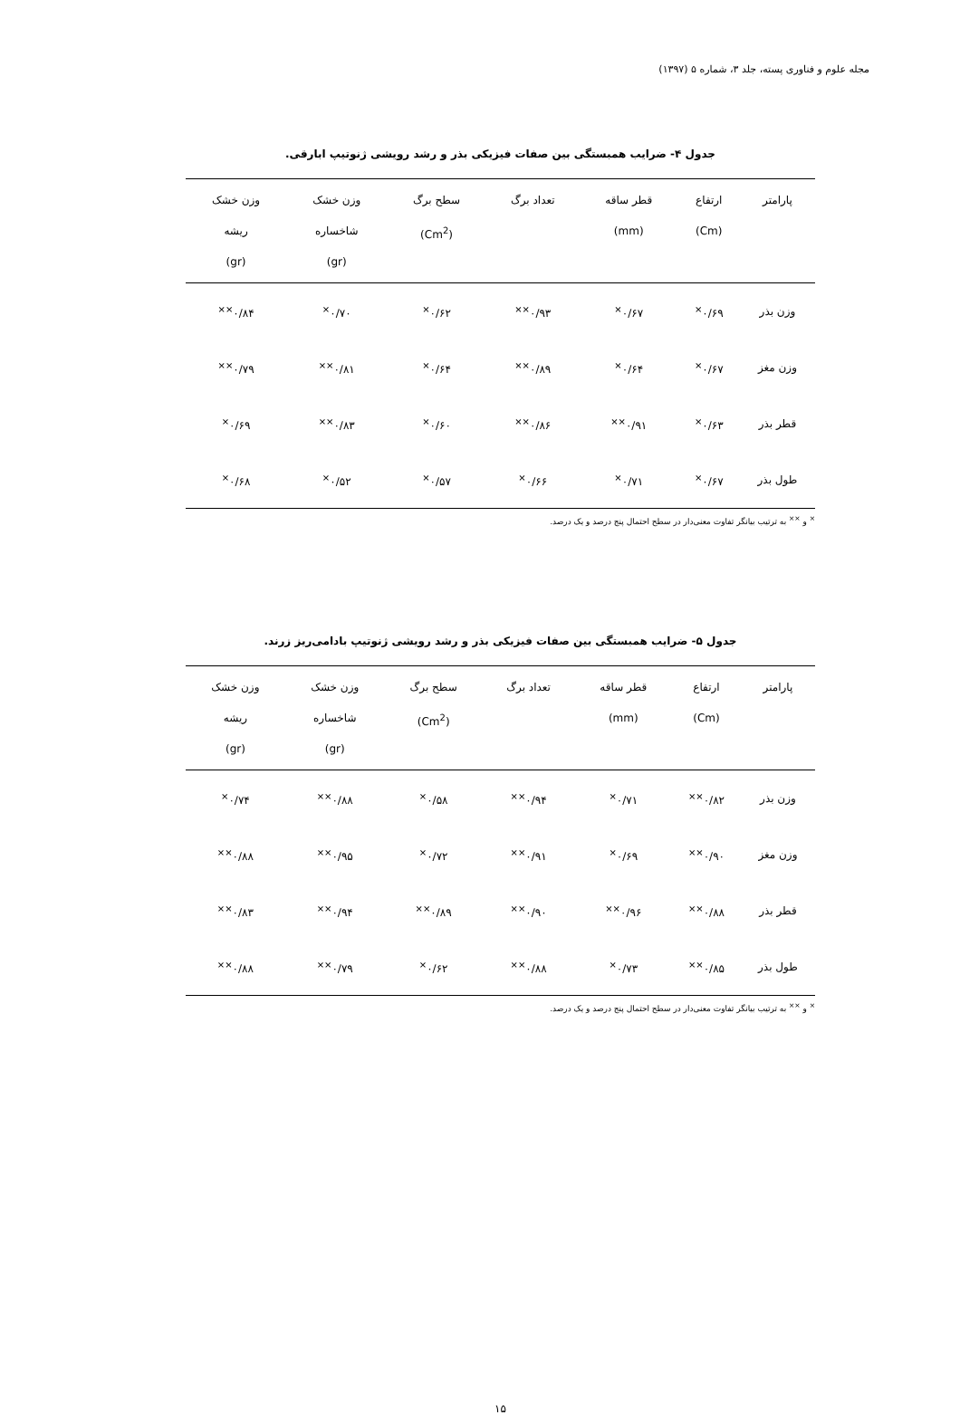مجله علوم و فناوری پسته، جلد ۳، شماره ۵ (۱۳۹۷)
جدول ۴- ضرایب همبستگی بین صفات فیزیکی بذر و رشد رویشی ژنوتیپ ابارقی.
| پارامتر | ارتفاع (Cm) | قطر ساقه (mm) | تعداد برگ | سطح برگ (Cm<sup>2</sup>) | وزن خشک شاخساره (gr) | وزن خشک ریشه (gr) |
| --- | --- | --- | --- | --- | --- | --- |
| وزن بذر | ۰/۶۹<sup>×</sup> | ۰/۶۷<sup>×</sup> | ۰/۹۳<sup>××</sup> | ۰/۶۲<sup>×</sup> | ۰/۷۰<sup>×</sup> | ۰/۸۴<sup>××</sup> |
| وزن مغز | ۰/۶۷<sup>×</sup> | ۰/۶۴<sup>×</sup> | ۰/۸۹<sup>××</sup> | ۰/۶۴<sup>×</sup> | ۰/۸۱<sup>××</sup> | ۰/۷۹<sup>××</sup> |
| قطر بذر | ۰/۶۳<sup>×</sup> | ۰/۹۱<sup>××</sup> | ۰/۸۶<sup>××</sup> | ۰/۶۰<sup>×</sup> | ۰/۸۳<sup>××</sup> | ۰/۶۹<sup>×</sup> |
| طول بذر | ۰/۶۷<sup>×</sup> | ۰/۷۱<sup>×</sup> | ۰/۶۶<sup>×</sup> | ۰/۵۷<sup>×</sup> | ۰/۵۲<sup>×</sup> | ۰/۶۸<sup>×</sup> |
<sup>×</sup> و <sup>××</sup> به ترتیب بیانگر تفاوت معنی‌دار در سطح احتمال پنج درصد و یک درصد.
جدول ۵- ضرایب همبستگی بین صفات فیزیکی بذر و رشد رویشی ژنوتیپ بادامی‌ریز زرند.
| پارامتر | ارتفاع (Cm) | قطر ساقه (mm) | تعداد برگ | سطح برگ (Cm<sup>2</sup>) | وزن خشک شاخساره (gr) | وزن خشک ریشه (gr) |
| --- | --- | --- | --- | --- | --- | --- |
| وزن بذر | ۰/۸۲<sup>××</sup> | ۰/۷۱<sup>×</sup> | ۰/۹۴<sup>××</sup> | ۰/۵۸<sup>×</sup> | ۰/۸۸<sup>××</sup> | ۰/۷۴<sup>×</sup> |
| وزن مغز | ۰/۹۰<sup>××</sup> | ۰/۶۹<sup>×</sup> | ۰/۹۱<sup>××</sup> | ۰/۷۲<sup>×</sup> | ۰/۹۵<sup>××</sup> | ۰/۸۸<sup>××</sup> |
| قطر بذر | ۰/۸۸<sup>××</sup> | ۰/۹۶<sup>××</sup> | ۰/۹۰<sup>××</sup> | ۰/۸۹<sup>××</sup> | ۰/۹۴<sup>××</sup> | ۰/۸۳<sup>××</sup> |
| طول بذر | ۰/۸۵<sup>××</sup> | ۰/۷۳<sup>×</sup> | ۰/۸۸<sup>××</sup> | ۰/۶۲<sup>×</sup> | ۰/۷۹<sup>××</sup> | ۰/۸۸<sup>××</sup> |
<sup>×</sup> و <sup>××</sup> به ترتیب بیانگر تفاوت معنی‌دار در سطح احتمال پنج درصد و یک درصد.
۱۵